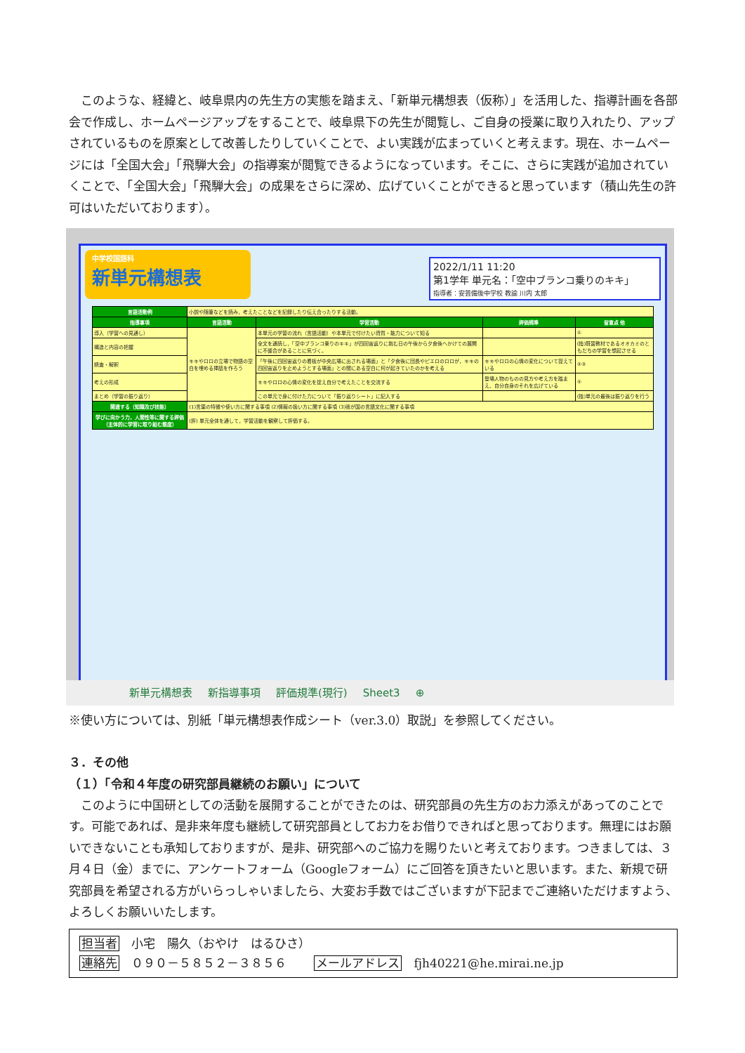このような、経緯と、岐阜県内の先生方の実態を踏まえ、「新単元構想表（仮称）」を活用した、指導計画を各部会で作成し、ホームページアップをすることで、岐阜県下の先生が閲覧し、ご自身の授業に取り入れたり、アップされているものを原案として改善したりしていくことで、よい実践が広まっていくと考えます。現在、ホームページには「全国大会」「飛騨大会」の指導案が閲覧できるようになっています。そこに、さらに実践が追加されていくことで、「全国大会」「飛騨大会」の成果をさらに深め、広げていくことができると思っています（積山先生の許可はいただいております）。
中学校国語科
新単元構想表
2022/1/11 11:20
第1学年 単元名：「空中ブランコ乗りのキキ」
指導者：安芸備後中学校 教諭 川内 太郎
| 言語活動例 | 小説や随筆などを読み，考えたことなどを記録したり伝え合ったりする活動。 | | | |
| 指導事項 | 言語活動 | 学習活動 | 評価規準 | 留意点 他 |
| 導入（学習への見通し） | キキやロロの立場で物語の空白を埋める挿話を作ろう | 本単元の学習の流れ（言語活動）や本単元で付けたい資質・能力について知る | | ① |
| 構造と内容の把握 | | 全文を通読し，「空中ブランコ乗りのキキ」が四回宙返りに挑む日の午後から夕食後へかけての展開に不整合があることに気づく。 | | (指)既習教材であるオオカミのともだちの学習を想起させる |
| 精査・解釈 | | 「午後に四回宙返りの看板が中央広場に出される場面」と「夕食後に団長やピエロのロロが，キキの四回宙返りを止めようとする場面」との間にある空白に何が起きていたのかを考える | キキやロロの心情の変化について捉えている | ②③ |
| 考えの形成 | | キキやロロの心情の変化を捉え自分で考えたことを交流する | 登場人物のものの見方や考え方を踏まえ、自分自身のそれを広げている | ⑤ |
| まとめ（学習の振り返り） | | この単元で身に付けた力について「振り返りシート」に記入する | | (指)単元の最後は振り返りを行う |
| 関連する〔知識及び技能〕 | (1)言葉の特徴や使い方に関する事項 (2)情報の扱い方に関する事項 (3)我が国の言語文化に関する事項 | | | |
| 学びに向かう力，人間性等に関する評価（主体的に学習に取り組む態度） | (評) 単元全体を通して，学習活動を観察して評価する。 | | | |
新単元構想表 新指導事項 評価規準(現行) Sheet3 ⊕
※使い方については、別紙「単元構想表作成シート（ver.3.0）取説」を参照してください。
３．その他
（１）「令和４年度の研究部員継続のお願い」について
このように中国研としての活動を展開することができたのは、研究部員の先生方のお力添えがあってのことです。可能であれば、是非来年度も継続して研究部員としてお力をお借りできればと思っております。無理にはお願いできないことも承知しておりますが、是非、研究部へのご協力を賜りたいと考えております。つきましては、３月４日（金）までに、アンケートフォーム（Googleフォーム）にご回答を頂きたいと思います。また、新規で研究部員を希望される方がいらっしゃいましたら、大変お手数ではございますが下記までご連絡いただけますよう、よろしくお願いいたします。
担当者　小宅　陽久（おやけ　はるひさ）
連絡先　０９０－５８５２－３８５６　　 メールアドレス　fjh40221@he.mirai.ne.jp